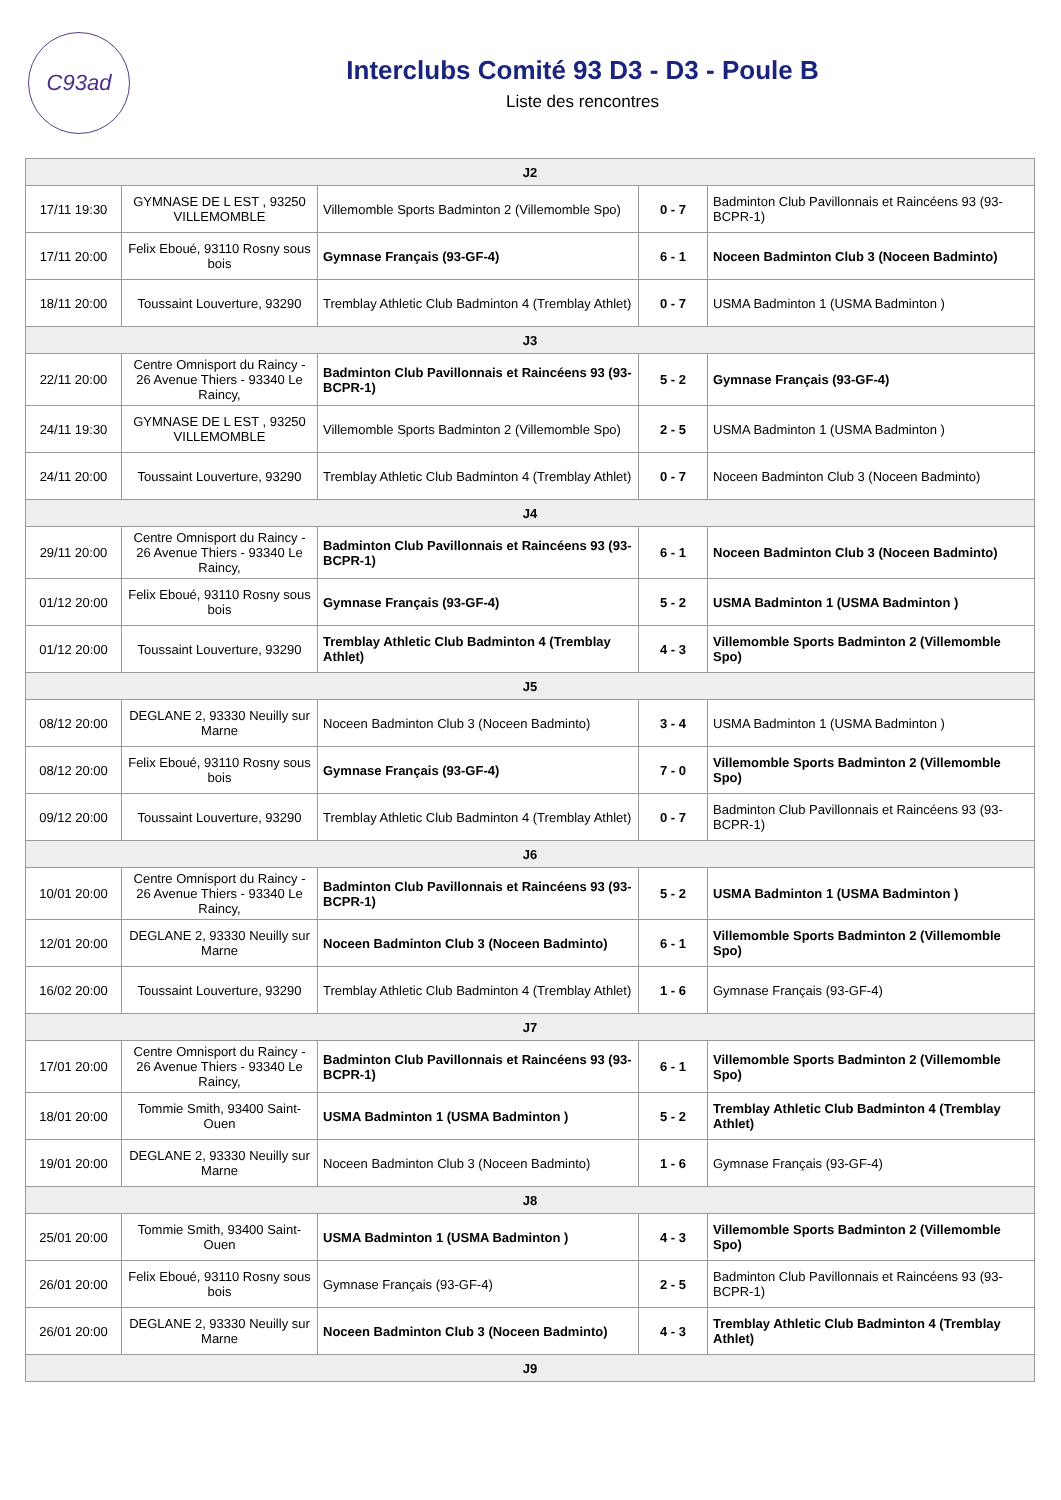C93ad
Interclubs Comité 93 D3 - D3 - Poule B
Liste des rencontres
| J2 | | | | |
| --- | --- | --- | --- | --- |
| 17/11 19:30 | GYMNASE DE L EST , 93250 VILLEMOMBLE | Villemomble Sports Badminton 2 (Villemomble Spo) | 0 - 7 | Badminton Club Pavillonnais et Raincéens 93 (93-BCPR-1) |
| 17/11 20:00 | Felix Eboué, 93110 Rosny sous bois | Gymnase Français (93-GF-4) | 6 - 1 | Noceen Badminton Club 3 (Noceen Badminto) |
| 18/11 20:00 | Toussaint Louverture, 93290 | Tremblay Athletic Club Badminton 4 (Tremblay Athlet) | 0 - 7 | USMA Badminton 1 (USMA Badminton ) |
| J3 | | | | |
| 22/11 20:00 | Centre Omnisport du Raincy - 26 Avenue Thiers - 93340 Le Raincy, | Badminton Club Pavillonnais et Raincéens 93 (93-BCPR-1) | 5 - 2 | Gymnase Français (93-GF-4) |
| 24/11 19:30 | GYMNASE DE L EST , 93250 VILLEMOMBLE | Villemomble Sports Badminton 2 (Villemomble Spo) | 2 - 5 | USMA Badminton 1 (USMA Badminton ) |
| 24/11 20:00 | Toussaint Louverture, 93290 | Tremblay Athletic Club Badminton 4 (Tremblay Athlet) | 0 - 7 | Noceen Badminton Club 3 (Noceen Badminto) |
| J4 | | | | |
| 29/11 20:00 | Centre Omnisport du Raincy - 26 Avenue Thiers - 93340 Le Raincy, | Badminton Club Pavillonnais et Raincéens 93 (93-BCPR-1) | 6 - 1 | Noceen Badminton Club 3 (Noceen Badminto) |
| 01/12 20:00 | Felix Eboué, 93110 Rosny sous bois | Gymnase Français (93-GF-4) | 5 - 2 | USMA Badminton 1 (USMA Badminton ) |
| 01/12 20:00 | Toussaint Louverture, 93290 | Tremblay Athletic Club Badminton 4 (Tremblay Athlet) | 4 - 3 | Villemomble Sports Badminton 2 (Villemomble Spo) |
| J5 | | | | |
| 08/12 20:00 | DEGLANE 2, 93330 Neuilly sur Marne | Noceen Badminton Club 3 (Noceen Badminto) | 3 - 4 | USMA Badminton 1 (USMA Badminton ) |
| 08/12 20:00 | Felix Eboué, 93110 Rosny sous bois | Gymnase Français (93-GF-4) | 7 - 0 | Villemomble Sports Badminton 2 (Villemomble Spo) |
| 09/12 20:00 | Toussaint Louverture, 93290 | Tremblay Athletic Club Badminton 4 (Tremblay Athlet) | 0 - 7 | Badminton Club Pavillonnais et Raincéens 93 (93-BCPR-1) |
| J6 | | | | |
| 10/01 20:00 | Centre Omnisport du Raincy - 26 Avenue Thiers - 93340 Le Raincy, | Badminton Club Pavillonnais et Raincéens 93 (93-BCPR-1) | 5 - 2 | USMA Badminton 1 (USMA Badminton ) |
| 12/01 20:00 | DEGLANE 2, 93330 Neuilly sur Marne | Noceen Badminton Club 3 (Noceen Badminto) | 6 - 1 | Villemomble Sports Badminton 2 (Villemomble Spo) |
| 16/02 20:00 | Toussaint Louverture, 93290 | Tremblay Athletic Club Badminton 4 (Tremblay Athlet) | 1 - 6 | Gymnase Français (93-GF-4) |
| J7 | | | | |
| 17/01 20:00 | Centre Omnisport du Raincy - 26 Avenue Thiers - 93340 Le Raincy, | Badminton Club Pavillonnais et Raincéens 93 (93-BCPR-1) | 6 - 1 | Villemomble Sports Badminton 2 (Villemomble Spo) |
| 18/01 20:00 | Tommie Smith, 93400 Saint-Ouen | USMA Badminton 1 (USMA Badminton ) | 5 - 2 | Tremblay Athletic Club Badminton 4 (Tremblay Athlet) |
| 19/01 20:00 | DEGLANE 2, 93330 Neuilly sur Marne | Noceen Badminton Club 3 (Noceen Badminto) | 1 - 6 | Gymnase Français (93-GF-4) |
| J8 | | | | |
| 25/01 20:00 | Tommie Smith, 93400 Saint-Ouen | USMA Badminton 1 (USMA Badminton ) | 4 - 3 | Villemomble Sports Badminton 2 (Villemomble Spo) |
| 26/01 20:00 | Felix Eboué, 93110 Rosny sous bois | Gymnase Français (93-GF-4) | 2 - 5 | Badminton Club Pavillonnais et Raincéens 93 (93-BCPR-1) |
| 26/01 20:00 | DEGLANE 2, 93330 Neuilly sur Marne | Noceen Badminton Club 3 (Noceen Badminto) | 4 - 3 | Tremblay Athletic Club Badminton 4 (Tremblay Athlet) |
| J9 | | | | |